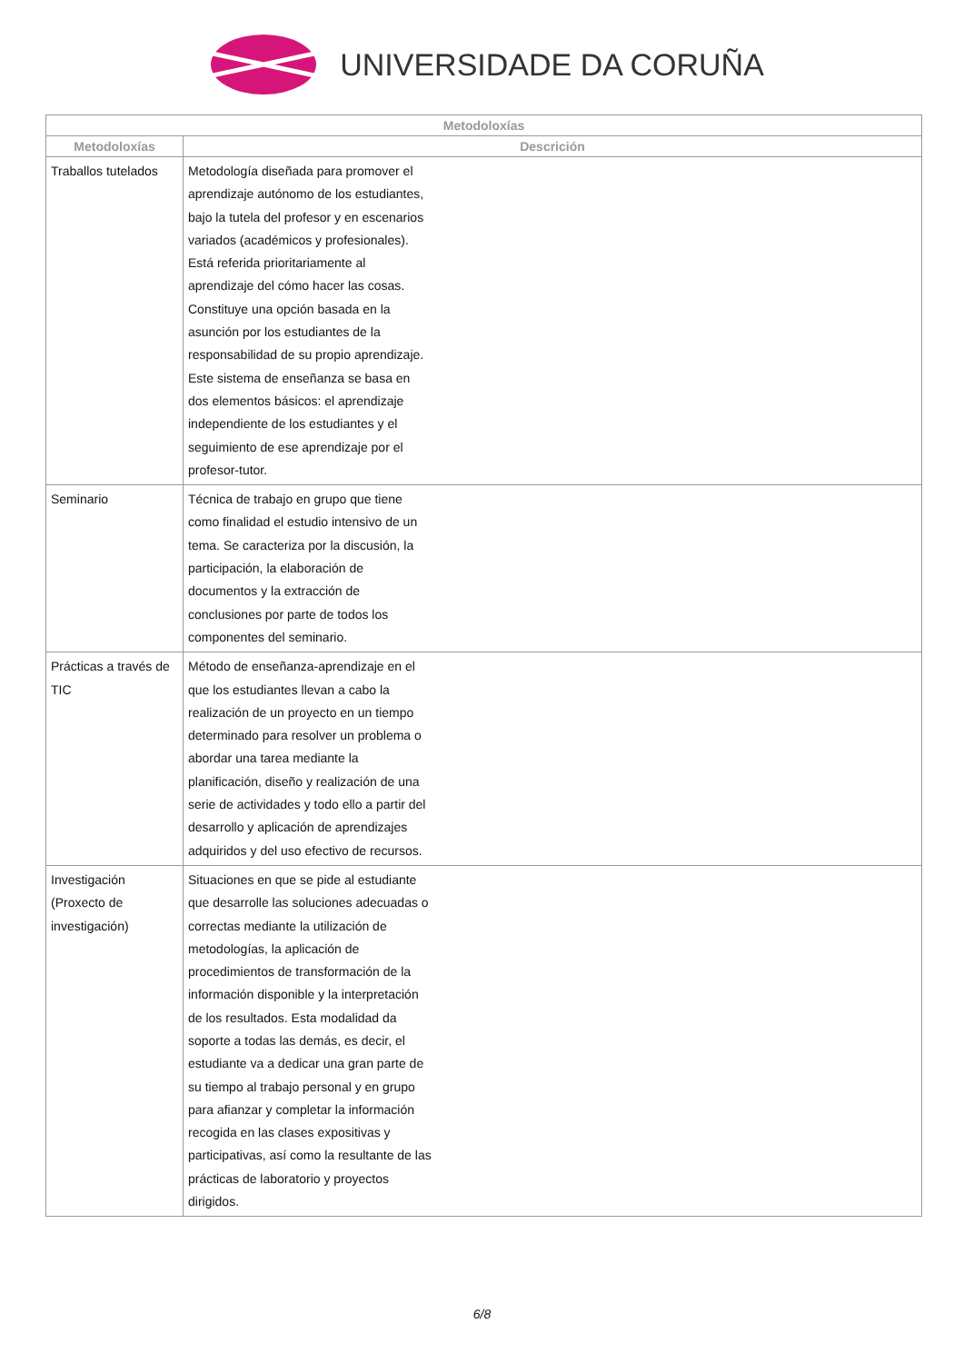UNIVERSIDADE DA CORUÑA
| Metodoloxías | |
| --- | --- |
| Metodoloxías | Descrición |
| Traballos tutelados | Metodología diseñada para promover el aprendizaje autónomo de los estudiantes, bajo la tutela del profesor y en escenarios variados (académicos y profesionales). Está referida prioritariamente al aprendizaje del cómo hacer las cosas. Constituye una opción basada en la asunción por los estudiantes de la responsabilidad de su propio aprendizaje. Este sistema de enseñanza se basa en dos elementos básicos: el aprendizaje independiente de los estudiantes y el seguimiento de ese aprendizaje por el profesor-tutor. |
| Seminario | Técnica de trabajo en grupo que tiene como finalidad el estudio intensivo de un tema. Se caracteriza por la discusión, la participación, la elaboración de documentos y la extracción de conclusiones por parte de todos los componentes del seminario. |
| Prácticas a través de TIC | Método de enseñanza-aprendizaje en el que los estudiantes llevan a cabo la realización de un proyecto en un tiempo determinado para resolver un problema o abordar una tarea mediante la planificación, diseño y realización de una serie de actividades y todo ello a partir del desarrollo y aplicación de aprendizajes adquiridos y del uso efectivo de recursos. |
| Investigación (Proxecto de investigación) | Situaciones en que se pide al estudiante que desarrolle las soluciones adecuadas o correctas mediante la utilización de metodologías, la aplicación de procedimientos de transformación de la información disponible y la interpretación de los resultados. Esta modalidad da soporte a todas las demás, es decir, el estudiante va a dedicar una gran parte de su tiempo al trabajo personal y en grupo para afianzar y completar la información recogida en las clases expositivas y participativas, así como la resultante de las prácticas de laboratorio y proyectos dirigidos. |
6/8